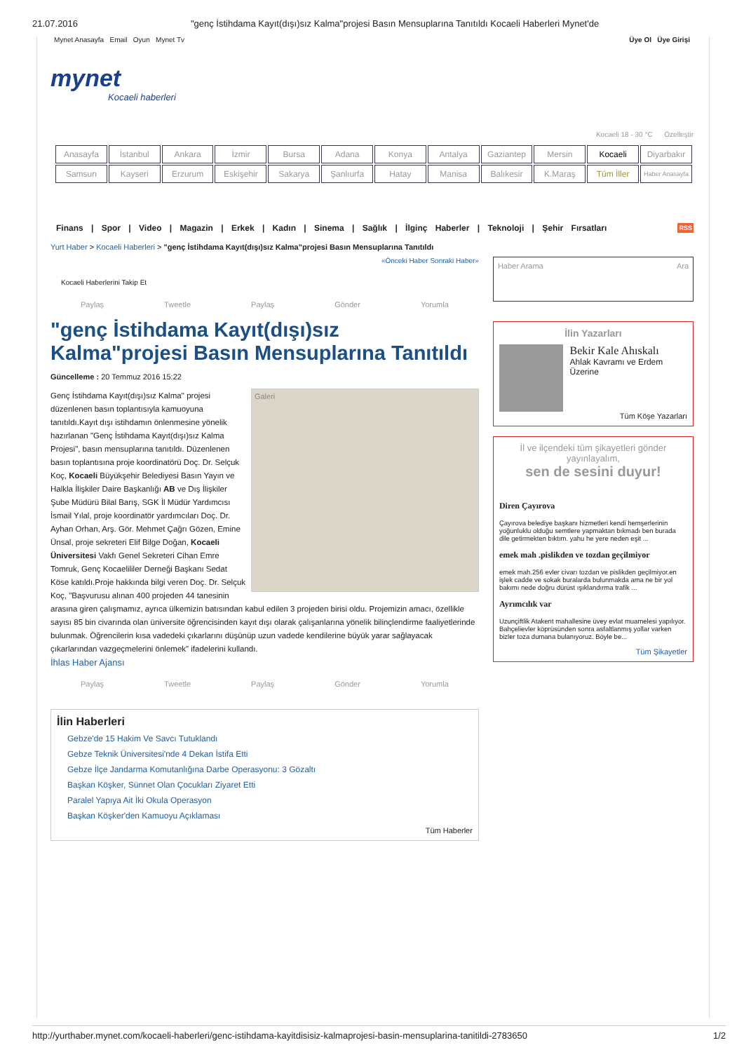21.07.2016 "genç İstihdama Kayıt(dışı)sız Kalma"projesi Basın Mensuplarına Tanıtıldı Kocaeli Haberleri Mynet'de
Mynet Anasayfa Email Oyun Mynet Tv Üye Ol Üye Girişi
mynet
Kocaeli haberleri
Kocaeli 18 - 30 °C Özelleştir
| Anasayfa | İstanbul | Ankara | İzmir | Bursa | Adana | Konya | Antalya | Gaziantep | Mersin | Kocaeli | Diyarbakır |
| Samsun | Kayseri | Erzurum | Eskişehir | Sakarya | Şanlıurfa | Hatay | Manisa | Balıkesir | K.Maraş | Tüm İller | Haber Anasayfa |
Finans | Spor | Video | Magazin | Erkek | Kadın | Sinema | Sağlık | İlginç Haberler | Teknoloji | Şehir Fırsatları RSS
Yurt Haber > Kocaeli Haberleri > "genç İstihdama Kayıt(dışı)sız Kalma"projesi Basın Mensuplarına Tanıtıldı
«Önceki Haber Sonraki Haber»
Kocaeli Haberlerini Takip Et
Paylaş Tweetle Paylaş Gönder Yorumla
"genç İstihdama Kayıt(dışı)sız Kalma"projesi Basın Mensuplarına Tanıtıldı
Güncelleme : 20 Temmuz 2016 15:22
Galeri
Genç İstihdama Kayıt(dışı)sız Kalma'' projesi düzenlenen basın toplantısıyla kamuoyuna tanıtıldı.Kayıt dışı istihdamın önlenmesine yönelik hazırlanan "Genç İstihdama Kayıt(dışı)sız Kalma Projesi", basın mensuplarına tanıtıldı. Düzenlenen basın toplantısına proje koordinatörü Doç. Dr. Selçuk Koç, Kocaeli Büyükşehir Belediyesi Basın Yayın ve Halkla İlişkiler Daire Başkanlığı AB ve Dış İlişkiler Şube Müdürü Bilal Barış, SGK İl Müdür Yardımcısı İsmail Yılal, proje koordinatör yardımcıları Doç. Dr. Ayhan Orhan, Arş. Gör. Mehmet Çağrı Gözen, Emine Ünsal, proje sekreteri Elif Bilge Doğan, Kocaeli Üniversitesi Vakfı Genel Sekreteri Cihan Emre Tomruk, Genç Kocaelililer Derneği Başkanı Sedat Köse katıldı.Proje hakkında bilgi veren Doç. Dr. Selçuk Koç, "Başvurusu alınan 400 projeden 44 tanesinin arasına giren çalışmamız, ayrıca ülkemizin batısından kabul edilen 3 projeden birisi oldu. Projemizin amacı, özellikle sayısı 85 bin civarında olan üniversite öğrencisinden kayıt dışı olarak çalışanlarına yönelik bilinçlendirme faaliyetlerinde bulunmak. Öğrencilerin kısa vadedeki çıkarlarını düşünüp uzun vadede kendilerine büyük yarar sağlayacak çıkarlarından vazgeçmelerini önlemek" ifadelerini kullandı.
İhlas Haber Ajansı
Paylaş Tweetle Paylaş Gönder Yorumla
İlin Haberleri
Gebze'de 15 Hakim Ve Savcı Tutuklandı
Gebze Teknik Üniversitesi'nde 4 Dekan İstifa Etti
Gebze İlçe Jandarma Komutanlığına Darbe Operasyonu: 3 Gözaltı
Başkan Köşker, Sünnet Olan Çocukları Ziyaret Etti
Paralel Yapıya Ait İki Okula Operasyon
Başkan Köşker'den Kamuoyu Açıklaması
Tüm Haberler
Haber Arama Ara
İlin Yazarları
Bekir Kale Ahıskalı
Ahlak Kavramı ve Erdem Üzerine
Tüm Köşe Yazarları
İl ve ilçendeki tüm şikayetleri gönder yayınlayalım,
sen de sesini duyur!
Diren Çayırova
Çayırova belediye başkanı hizmetleri kendi hemşerlerinin yoğunluklu olduğu semtlere yapmaktan bıkmadı ben burada dile getirmekten bıktım. yahu he yere neden eşit ...
emek mah .pislikden ve tozdan geçilmiyor
emek mah.256 evler civarı tozdan ve pislikden geçilmiyor.en işlek cadde ve sokak buralarda bulunmakda ama ne bir yol bakımı nede doğru dürüst ışıklandırma trafik ...
Ayrımcılık var
Uzunçiftlik Atakent mahallesine üvey evlat muamelesi yapılıyor. Bahçelievler köprüsünden sonra asfaltlanmış yollar varken bizler toza dumana bulanıyoruz. Böyle be...
Tüm Şikayetler
http://yurthaber.mynet.com/kocaeli-haberleri/genc-istihdama-kayitdisisiz-kalmaprojesi-basin-mensuplarina-tanitildi-2783650 1/2